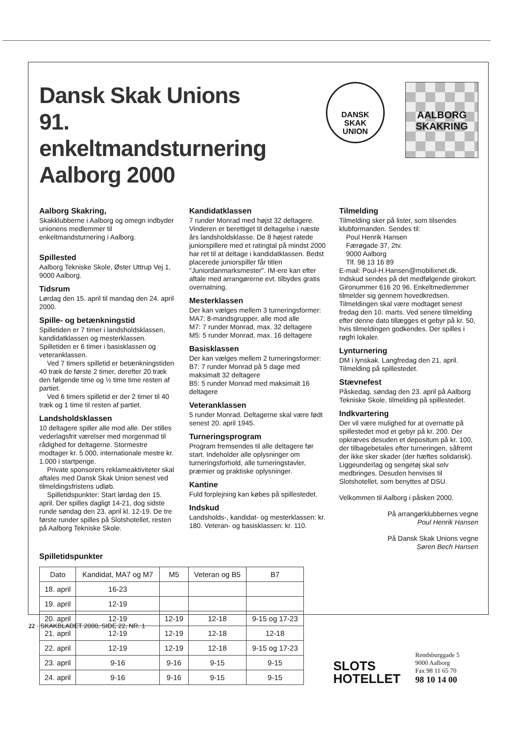Dansk Skak Unions
91. enkeltmandsturnering
Aalborg 2000
DANSK
SKAK
UNION
AALBORG
SKAKRING
Aalborg Skakring,
Skakklubberne i Aalborg og omegn indbyder unionens medlemmer til enkeltmandsturnering i Aalborg.
Spillested
Aalborg Tekniske Skole, Øster Uttrup Vej 1, 9000 Aalborg.
Tidsrum
Lørdag den 15. april til mandag den 24. april 2000.
Spille- og betænkningstid
Spilletiden er 7 timer i landsholdsklassen, kandidatklassen og mesterklassen. Spilletiden er 6 timer i basisklassen og veteranklassen.
Ved 7 timers spilletid er betænkningstiden 40 træk de første 2 timer, derefter 20 træk den følgende time og ½ time time resten af partiet.
Ved 6 timers spilletid er der 2 timer til 40 træk og 1 time til resten af partiet.
Landsholdsklassen
10 deltagere spiller alle mod alle. Der stilles vederlagsfrit værelser med morgenmad til rådighed for deltagerne. Stormestre modtager kr. 5.000, internationale mestre kr. 1.000 i startpenge.
Private sponsorers reklameaktiviteter skal aftales med Dansk Skak Union senest ved tilmeldingsfristens udløb.
Spilletidspunkter: Start lørdag den 15. april. Der spilles dagligt 14-21, dog sidste runde søndag den 23. april kl. 12-19. De tre første runder spilles på Slotshotellet, resten på Aalborg Tekniske Skole.
Spilletidspunkter
Kandidatklassen
7 runder Monrad med højst 32 deltagere. Vinderen er berettiget til deltagelse i næste års landsholdsklasse. De 8 højest ratede juniorspillere med et ratingtal på mindst 2000 har ret til at deltage i kandidatklassen. Bedst placerede juniorspiller får titlen "Juniordanmarksmester". IM-ere kan efter aftale med arrangørerne evt. tilbydes gratis overnatning.
Mesterklassen
Der kan vælges mellem 3 turneringsformer:
MA7: 8-mandsgrupper, alle mod alle
M7: 7 runder Monrad, max. 32 deltagere
M5: 5 runder Monrad, max. 16 deltagere
Basisklassen
Der kan vælges mellem 2 turneringsformer:
B7: 7 runder Monrad på 5 dage med maksimalt 32 deltagere
B5: 5 runder Monrad med maksimalt 16 deltagere
Veteranklassen
5 runder Monrad. Deltagerne skal være født senest 20. april 1945.
Turneringsprogram
Program fremsendes til alle deltagere før start. Indeholder alle oplysninger om turneringsforhold, alle turneringstavler, præmier og praktiske oplysninger.
Kantine
Fuld forplejning kan købes på spillestedet.
Indskud
Landsholds-, kandidat- og mesterklassen: kr. 180. Veteran- og basisklassen: kr. 110.
Tilmelding
Tilmelding sker på lister, som tilsendes klubformanden. Sendes til:
Poul Henrik Hansen
Færøgade 37, 2tv.
9000 Aalborg
Tlf. 98 13 16 89
E-mail: Poul-H.Hansen@mobilixnet.dk. Indskud sendes på det medfølgende girokort. Gironummer 616 20 96. Enkeltmedlemmer tilmelder sig gennem hovedkredsen. Tilmeldingen skal være modtaget senest fredag den 10. marts. Ved senere tilmelding efter denne dato tillægges et gebyr på kr. 50, hvis tilmeldingen godkendes. Der spilles i røgfri lokaler.
Lynturnering
DM i lynskak. Langfredag den 21. april. Tilmelding på spillestedet.
Stævnefest
Påskedag, søndag den 23. april på Aalborg Tekniske Skole, tilmelding på spillestedet.
Indkvartering
Der vil være mulighed for at overnatte på spillestedet mod et gebyr på kr. 200. Der opkræves desuden et depositum på kr. 100, der tilbagebetales efter turneringen, såfremt der ikke sker skader (der hæftes solidarisk). Liggeunderlag og sengetøj skal selv medbringes. Desuden henvises til Slotshotellet, som benyttes af DSU.
Velkommen til Aalborg i påsken 2000.
På arrangørklubbernes vegne
Poul Henrik Hansen
På Dansk Skak Unions vegne
Søren Bech Hansen
| Dato | Kandidat, MA7 og M7 | M5 | Veteran og B5 | B7 |
| --- | --- | --- | --- | --- |
| 18. april | 16-23 | | | |
| 19. april | 12-19 | | | |
| 20. april | 12-19 | 12-19 | 12-18 | 9-15 og 17-23 |
| 21. april | 12-19 | 12-19 | 12-18 | 12-18 |
| 22. april | 12-19 | 12-19 | 12-18 | 9-15 og 17-23 |
| 23. april | 9-16 | 9-16 | 9-15 | 9-15 |
| 24. april | 9-16 | 9-16 | 9-15 | 9-15 |
SLOTS
HOTELLET
Rendsburggade 5
9000 Aalborg
Fax 98 11 65 70
98 10 14 00
22 · SKAKBLADET 2000, SIDE 22, NR. 1